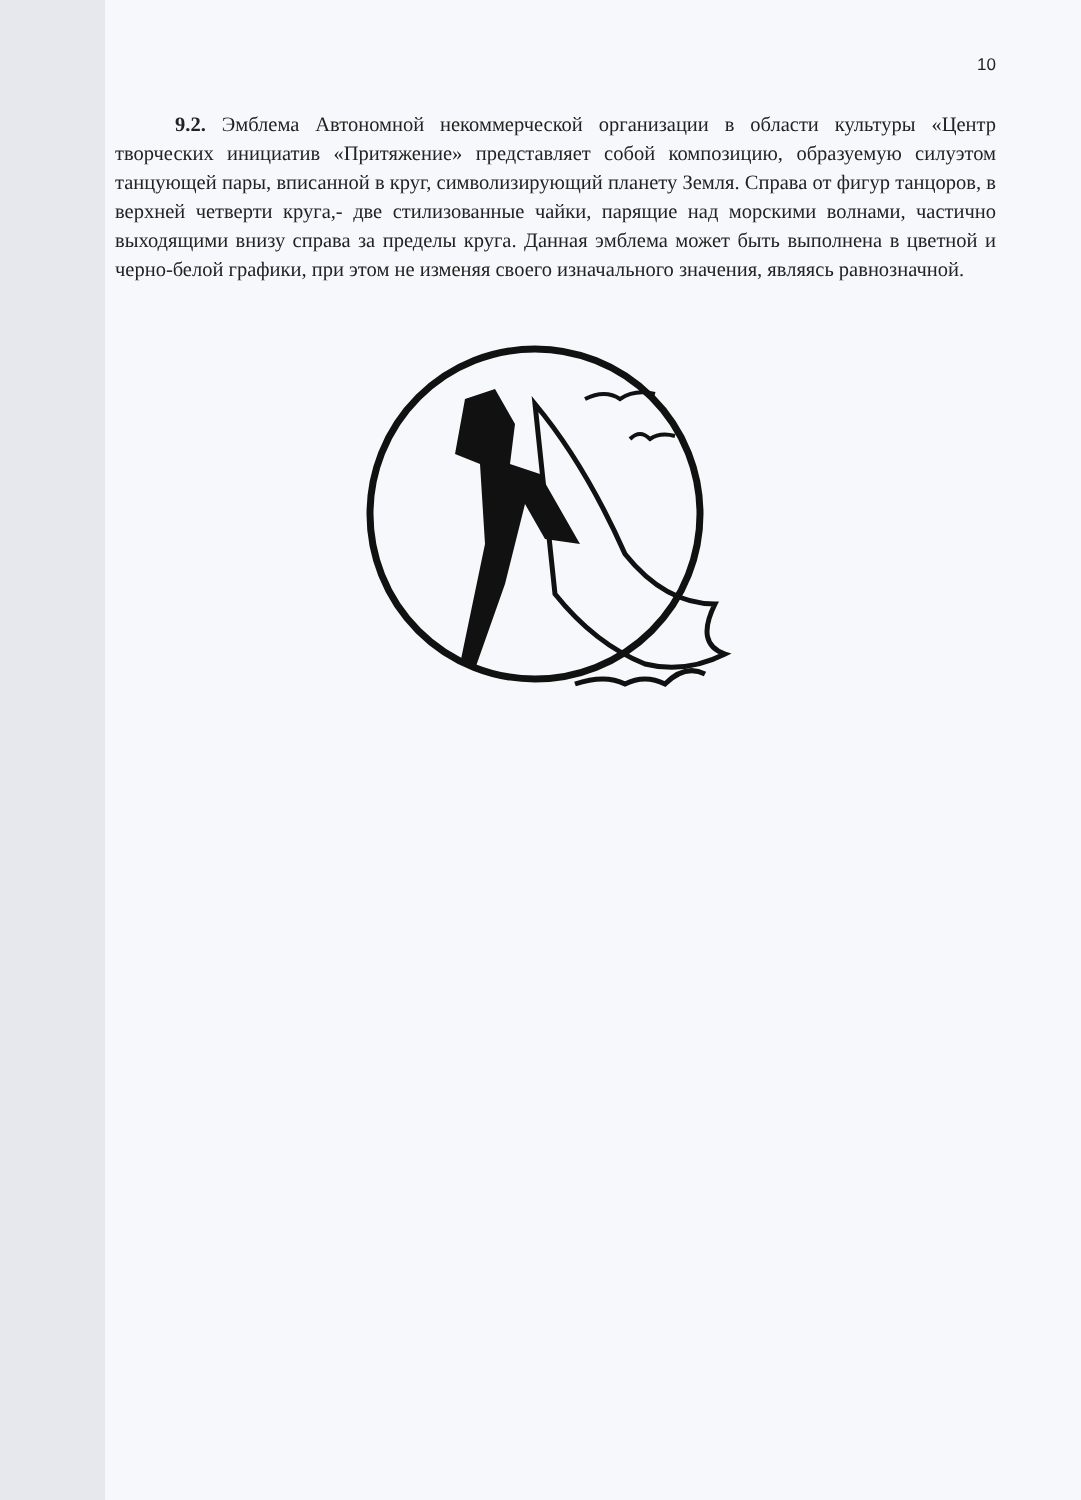10
9.2. Эмблема Автономной некоммерческой организации в области культуры «Центр творческих инициатив «Притяжение» представляет собой композицию, образуемую силуэтом танцующей пары, вписанной в круг, символизирующий планету Земля. Справа от фигур танцоров, в верхней четверти круга,- две стилизованные чайки, парящие над морскими волнами, частично выходящими внизу справа за пределы круга. Данная эмблема может быть выполнена в цветной и черно-белой графики, при этом не изменяя своего изначального значения, являясь равнозначной.